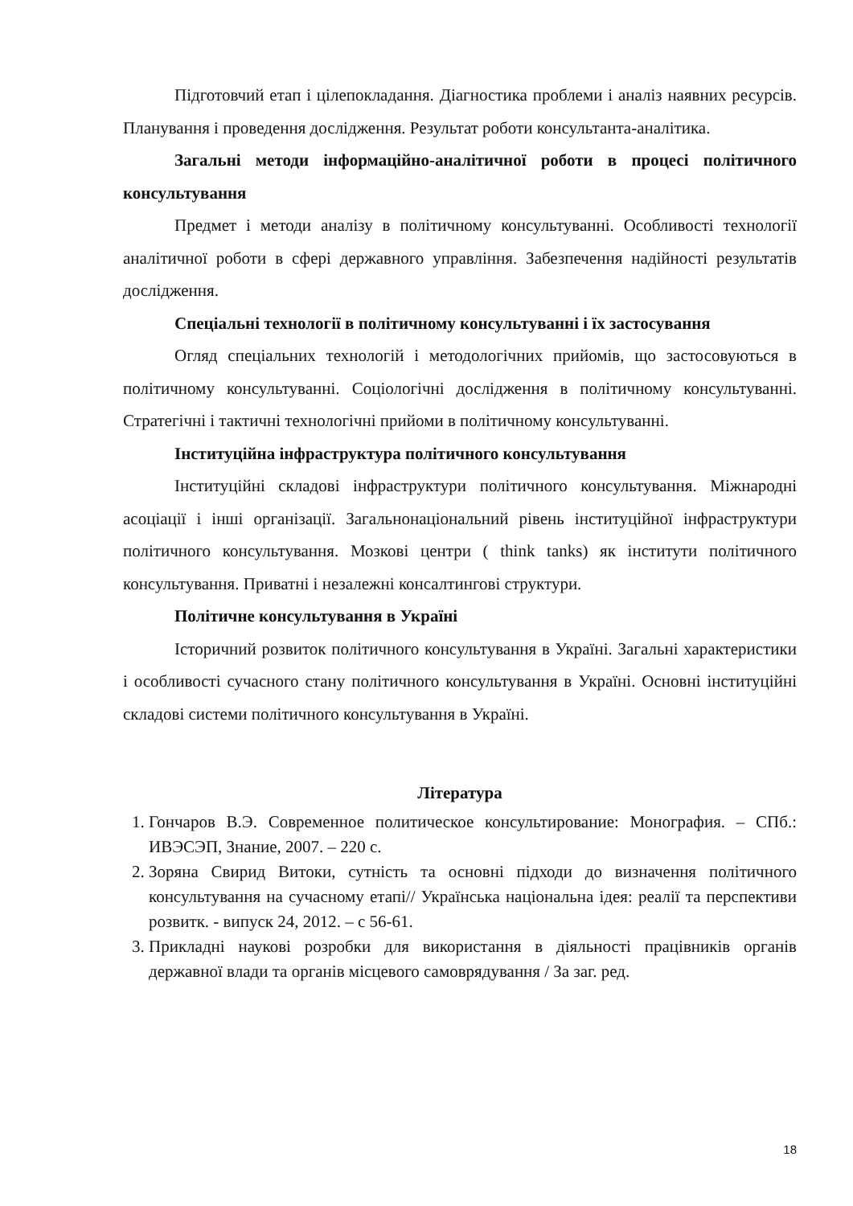Підготовчий етап і цілепокладання. Діагностика проблеми і аналіз наявних ресурсів. Планування і проведення дослідження. Результат роботи консультанта-аналітика.
Загальні методи інформаційно-аналітичної роботи в процесі політичного консультування
Предмет і методи аналізу в політичному консультуванні. Особливості технології аналітичної роботи в сфері державного управління. Забезпечення надійності результатів дослідження.
Спеціальні технології в політичному консультуванні і їх застосування
Огляд спеціальних технологій і методологічних прийомів, що застосовуються в політичному консультуванні. Соціологічні дослідження в політичному консультуванні. Стратегічні і тактичні технологічні прийоми в політичному консультуванні.
Інституційна інфраструктура політичного консультування
Інституційні складові інфраструктури політичного консультування. Міжнародні асоціації і інші організації. Загальнонаціональний рівень інституційної інфраструктури політичного консультування. Мозкові центри ( think tanks) як інститути політичного консультування. Приватні і незалежні консалтингові структури.
Політичне консультування в Україні
Історичний розвиток політичного консультування в Україні. Загальні характеристики і особливості сучасного стану політичного консультування в Україні. Основні інституційні складові системи політичного консультування в Україні.
Література
1. Гончаров В.Э. Современное политическое консультирование: Монография. – СПб.: ИВЭСЭП, Знание, 2007. – 220 с.
2. Зоряна Свирид Витоки, сутність та основні підходи до визначення політичного консультування на сучасному етапі// Українська національна ідея: реалії та перспективи розвитк. - випуск 24, 2012. – с 56-61.
3. Прикладні наукові розробки для використання в діяльності працівників органів державної влади та органів місцевого самоврядування / За заг. ред.
18